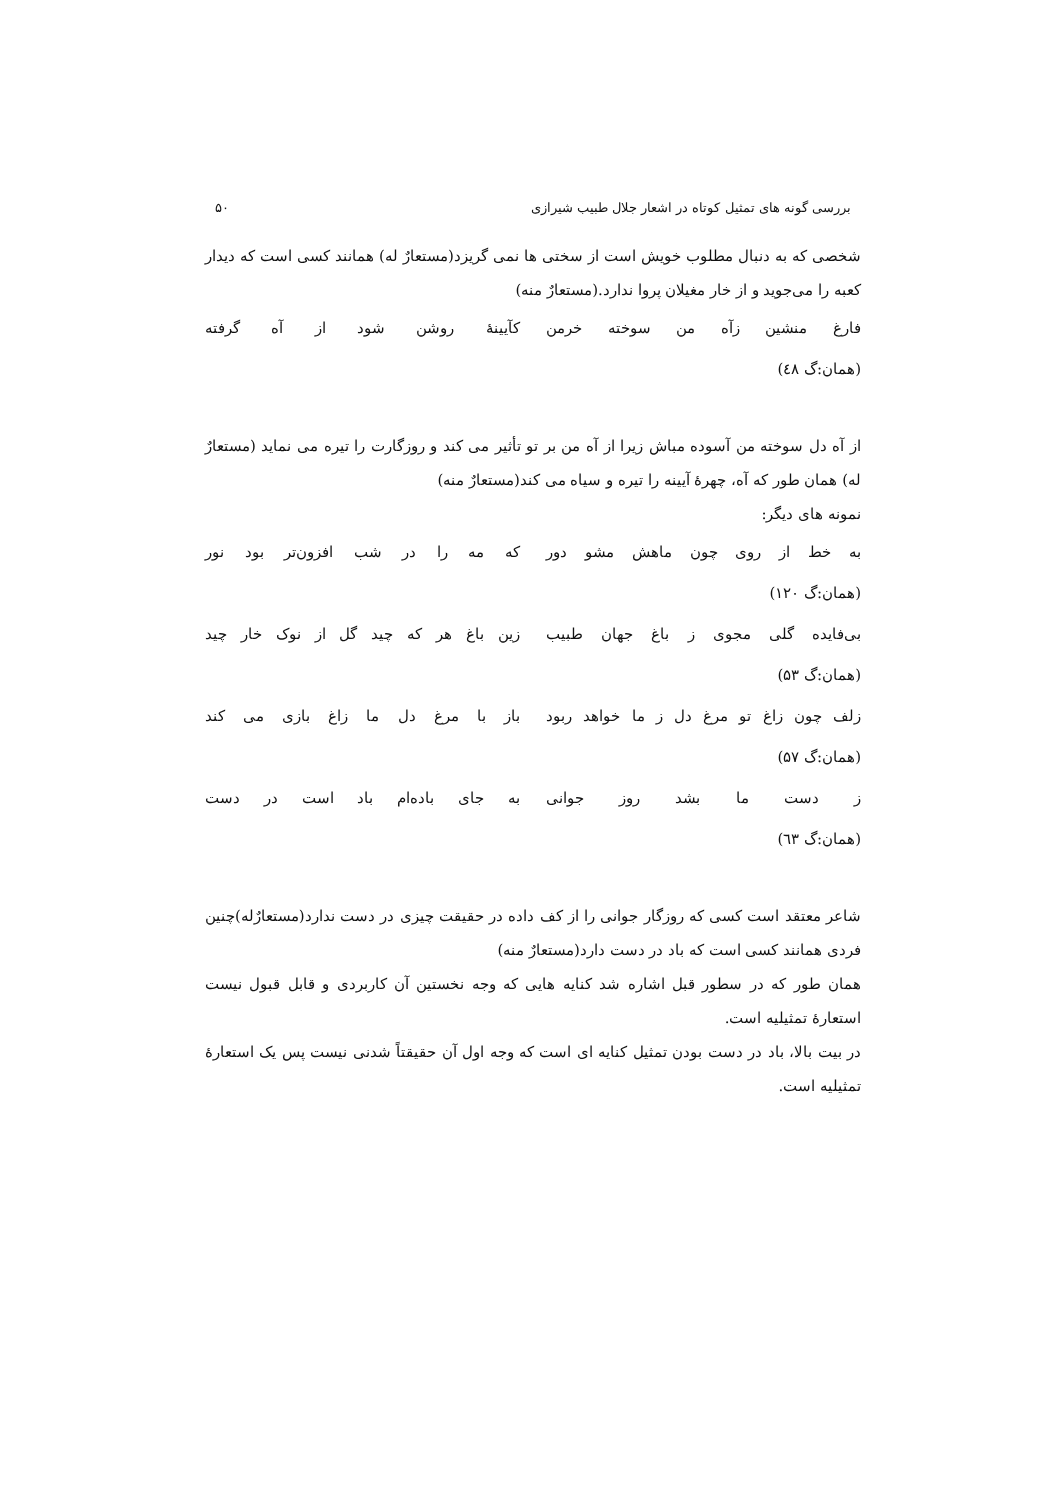بررسی گونه های تمثیل کوتاه در اشعار جلال طبیب شیرازی ۵۰
شخصی که به دنبال مطلوب خویش است از سختی ها نمی گریزد(مستعارٌ له) همانند کسی است که دیدار کعبه را می‌جوید و از خار مغیلان پروا ندارد.(مستعارٌ منه)
فارغ منشین زآه من سوخته خرمن کآیینهٔ روشن شود از آه گرفته
(همان:گ ٤٨)
از آه دل سوخته من آسوده مباش زیرا از آه من بر تو تأثیر می کند و روزگارت را تیره می نماید (مستعارٌ له) همان طور که آه، چهرهٔ آیینه را تیره و سیاه می کند(مستعارٌ منه)
نمونه های دیگر:
به خط از روی چون ماهش مشو دور که مه را در شب افزون‌تر بود نور
(همان:گ ۱۲۰)
بی‌فایده گلی مجوی ز باغ جهان طبیب زین باغ هر که چید گل از نوک خار چید
(همان:گ ۵۳)
زلف چون زاغ تو مرغ دل ز ما خواهد ربود باز با مرغ دل ما زاغ بازی می کند
(همان:گ ۵۷)
ز دست ما بشد روز جوانی به جای باده‌ام باد است در دست
(همان:گ ٦٣)
شاعر معتقد است کسی که روزگار جوانی را از کف داده در حقیقت چیزی در دست ندارد(مستعارٌله)چنین فردی همانند کسی است که باد در دست دارد(مستعارٌ منه)
همان طور که در سطور قبل اشاره شد کنایه هایی که وجه نخستین آن کاربردی و قابل قبول نیست استعارهٔ تمثیلیه است.
در بیت بالا، باد در دست بودن تمثیل کنایه ای است که وجه اول آن حقیقتاً شدنی نیست پس یک استعارهٔ تمثیلیه است.